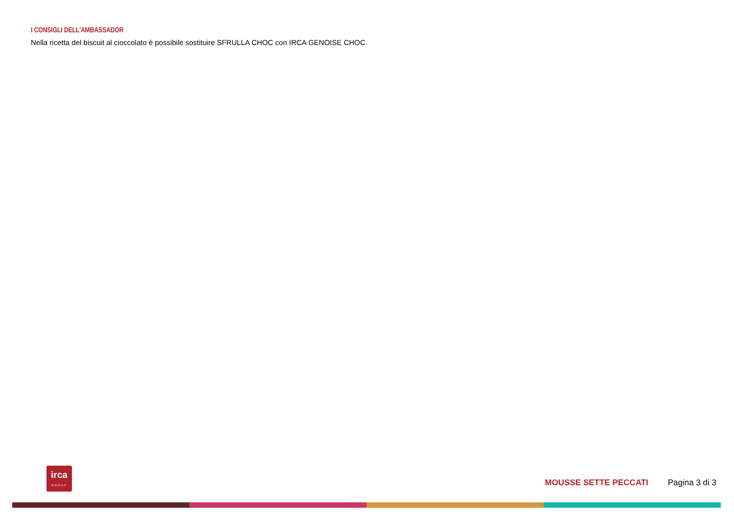I CONSIGLI DELL'AMBASSADOR
Nella ricetta del biscuit al cioccolato è possibile sostituire SFRULLA CHOC con IRCA GENOISE CHOC.
irca
GROUP
MOUSSE SETTE PECCATI Pagina 3 di 3